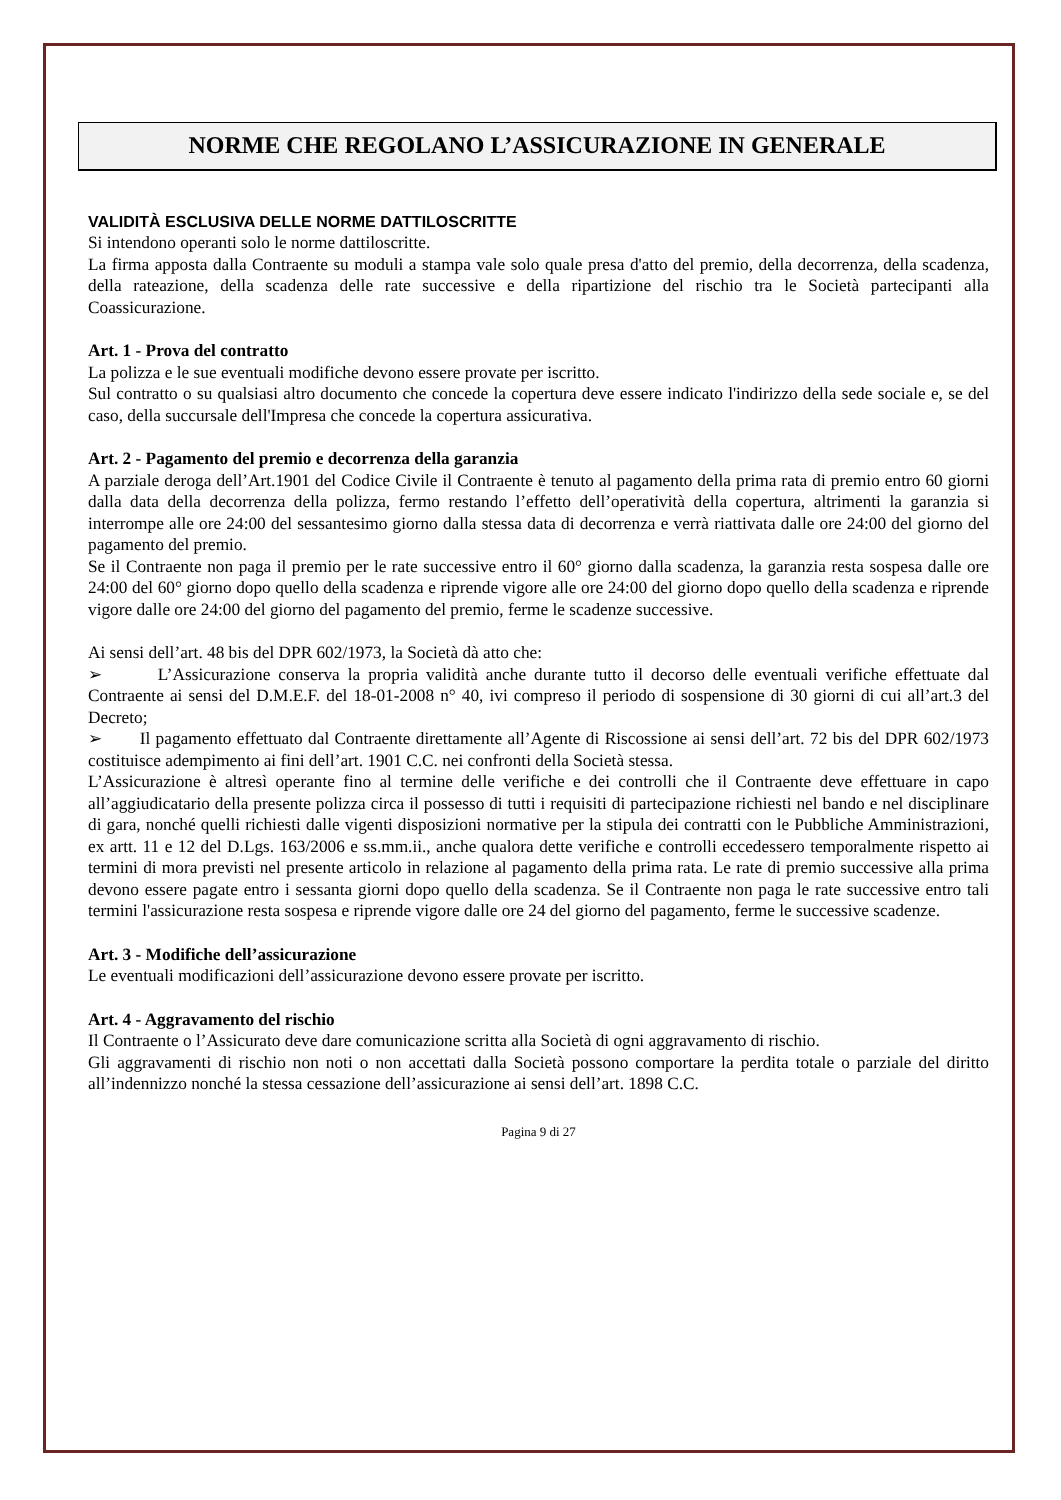NORME CHE REGOLANO L’ASSICURAZIONE IN GENERALE
VALIDITÀ ESCLUSIVA DELLE NORME DATTILOSCRITTE
Si intendono operanti solo le norme dattiloscritte.
La firma apposta dalla Contraente su moduli a stampa vale solo quale presa d'atto del premio, della decorrenza, della scadenza, della rateazione, della scadenza delle rate successive e della ripartizione del rischio tra le Società partecipanti alla Coassicurazione.
Art. 1 - Prova del contratto
La polizza e le sue eventuali modifiche devono essere provate per iscritto.
Sul contratto o su qualsiasi altro documento che concede la copertura deve essere indicato l'indirizzo della sede sociale e, se del caso, della succursale dell'Impresa che concede la copertura assicurativa.
Art. 2 - Pagamento del premio e decorrenza della garanzia
A parziale deroga dell’Art.1901 del Codice Civile il Contraente è tenuto al pagamento della prima rata di premio entro 60 giorni dalla data della decorrenza della polizza, fermo restando l’effetto dell’operatività della copertura, altrimenti la garanzia si interrompe alle ore 24:00 del sessantesimo giorno dalla stessa data di decorrenza e verrà riattivata dalle ore 24:00 del giorno del pagamento del premio.
Se il Contraente non paga il premio per le rate successive entro il 60° giorno dalla scadenza, la garanzia resta sospesa dalle ore 24:00 del 60° giorno dopo quello della scadenza e riprende vigore alle ore 24:00 del giorno dopo quello della scadenza e riprende vigore dalle ore 24:00 del giorno del pagamento del premio, ferme le scadenze successive.
Ai sensi dell’art. 48 bis del DPR 602/1973, la Società dà atto che:
➢ L’Assicurazione conserva la propria validità anche durante tutto il decorso delle eventuali verifiche effettuate dal Contraente ai sensi del D.M.E.F. del 18-01-2008 n° 40, ivi compreso il periodo di sospensione di 30 giorni di cui all’art.3 del Decreto;
➢ Il pagamento effettuato dal Contraente direttamente all’Agente di Riscossione ai sensi dell’art. 72 bis del DPR 602/1973 costituisce adempimento ai fini dell’art. 1901 C.C. nei confronti della Società stessa.
L’Assicurazione è altresì operante fino al termine delle verifiche e dei controlli che il Contraente deve effettuare in capo all’aggiudicatario della presente polizza circa il possesso di tutti i requisiti di partecipazione richiesti nel bando e nel disciplinare di gara, nonché quelli richiesti dalle vigenti disposizioni normative per la stipula dei contratti con le Pubbliche Amministrazioni, ex artt. 11 e 12 del D.Lgs. 163/2006 e ss.mm.ii., anche qualora dette verifiche e controlli eccedessero temporalmente rispetto ai termini di mora previsti nel presente articolo in relazione al pagamento della prima rata. Le rate di premio successive alla prima devono essere pagate entro i sessanta giorni dopo quello della scadenza. Se il Contraente non paga le rate successive entro tali termini l'assicurazione resta sospesa e riprende vigore dalle ore 24 del giorno del pagamento, ferme le successive scadenze.
Art. 3 - Modifiche dell’assicurazione
Le eventuali modificazioni dell’assicurazione devono essere provate per iscritto.
Art. 4 - Aggravamento del rischio
Il Contraente o l’Assicurato deve dare comunicazione scritta alla Società di ogni aggravamento di rischio.
Gli aggravamenti di rischio non noti o non accettati dalla Società possono comportare la perdita totale o parziale del diritto all’indennizzo nonché la stessa cessazione dell’assicurazione ai sensi dell’art. 1898 C.C.
Pagina 9 di 27